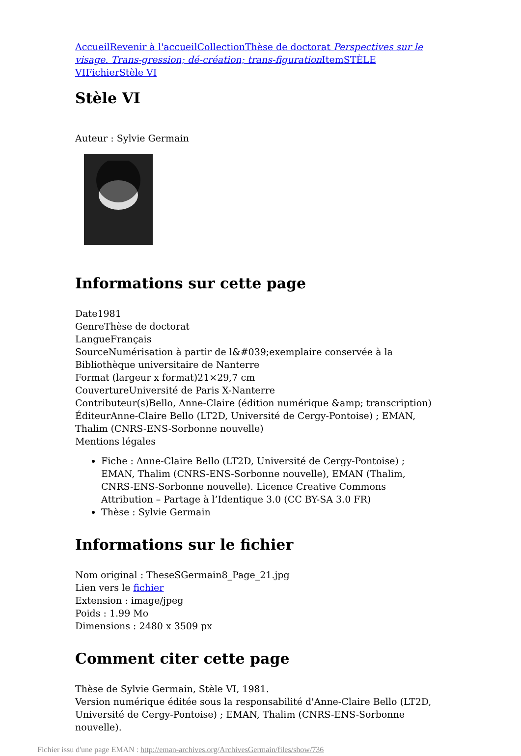Accueil Revenir à l'accueil Collection Thèse de doctorat Perspectives sur le visage. Trans-gression; dé-création; trans-figuration Item STÈLE VI Fichier Stèle VI
Stèle VI
Auteur : Sylvie Germain
Informations sur cette page
Date1981
GenreThèse de doctorat
LangueFrançais
SourceNumérisation à partir de l&#039;exemplaire conservée à la Bibliothèque universitaire de Nanterre
Format (largeur x format)21×29,7 cm
CouvertureUniversité de Paris X-Nanterre
Contributeur(s)Bello, Anne-Claire (édition numérique &amp; transcription)
ÉditeurAnne-Claire Bello (LT2D, Université de Cergy-Pontoise) ; EMAN, Thalim (CNRS-ENS-Sorbonne nouvelle)
Mentions légales
Fiche : Anne-Claire Bello (LT2D, Université de Cergy-Pontoise) ; EMAN, Thalim (CNRS-ENS-Sorbonne nouvelle), EMAN (Thalim, CNRS-ENS-Sorbonne nouvelle). Licence Creative Commons Attribution – Partage à l’Identique 3.0 (CC BY-SA 3.0 FR)
Thèse : Sylvie Germain
Informations sur le fichier
Nom original : TheseSGermain8_Page_21.jpg
Lien vers le fichier
Extension : image/jpeg
Poids : 1.99 Mo
Dimensions : 2480 x 3509 px
Comment citer cette page
Thèse de Sylvie Germain, Stèle VI, 1981.
Version numérique éditée sous la responsabilité d'Anne-Claire Bello (LT2D, Université de Cergy-Pontoise) ; EMAN, Thalim (CNRS-ENS-Sorbonne nouvelle).
Fichier issu d'une page EMAN : http://eman-archives.org/ArchivesGermain/files/show/736